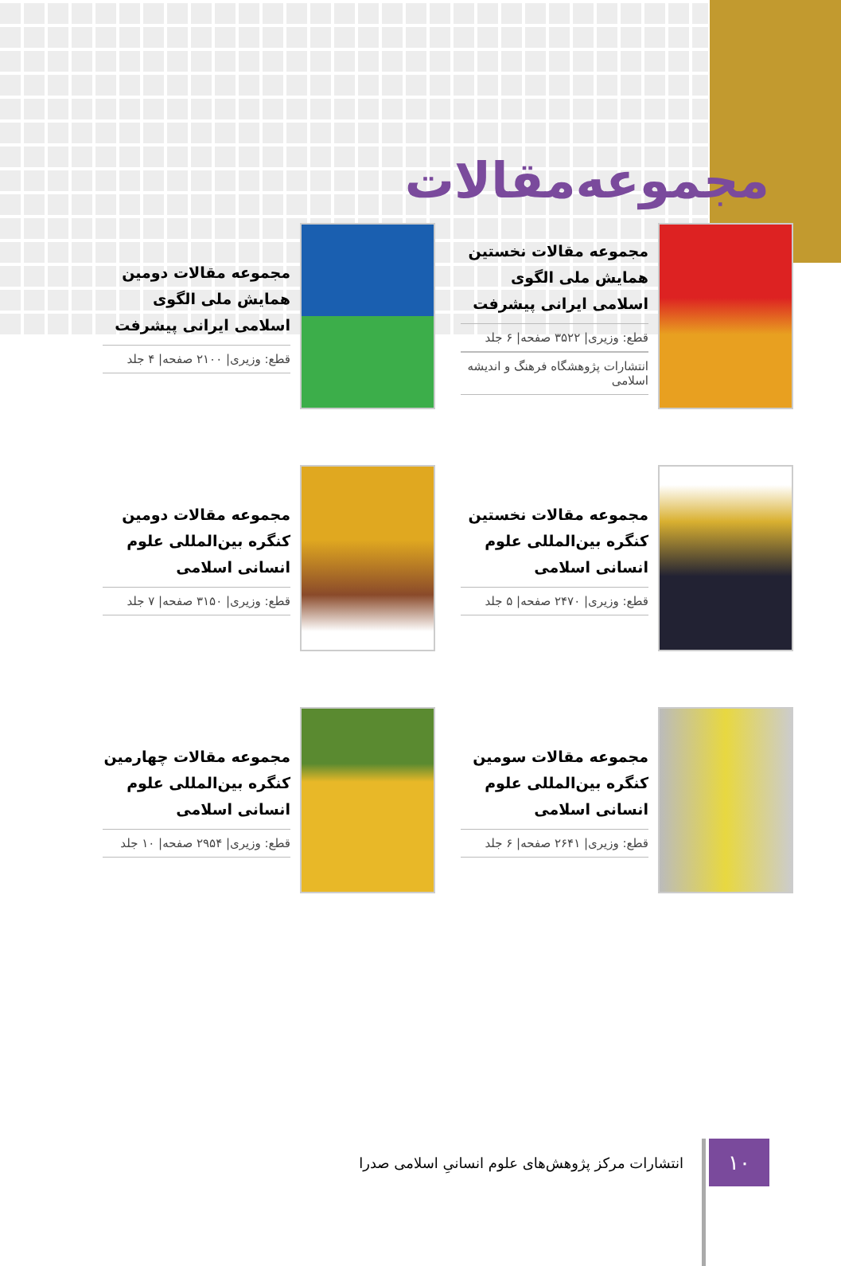مجموعه‌مقالات
مجموعه مقالات نخستین همایش ملی الگوی اسلامی ایرانی پیشرفت
قطع: وزیری| ۳۵۲۲ صفحه| ۶ جلد
انتشارات پژوهشگاه فرهنگ و اندیشه اسلامی
مجموعه مقالات دومین همایش ملی الگوی اسلامی ایرانی پیشرفت
قطع: وزیری| ۲۱۰۰ صفحه| ۴ جلد
مجموعه مقالات نخستین کنگره بین‌المللی علوم انسانی اسلامی
قطع: وزیری| ۲۴۷۰ صفحه| ۵ جلد
مجموعه مقالات دومین کنگره بین‌المللی علوم انسانی اسلامی
قطع: وزیری| ۳۱۵۰ صفحه| ۷ جلد
مجموعه مقالات سومین کنگره بین‌المللی علوم انسانی اسلامی
قطع: وزیری| ۲۶۴۱ صفحه| ۶ جلد
مجموعه مقالات چهارمین کنگره بین‌المللی علوم انسانی اسلامی
قطع: وزیری| ۲۹۵۴ صفحه| ۱۰ جلد
۱۰
انتشارات مرکز پژوهش‌های علوم انسانیِ اسلامی صدرا